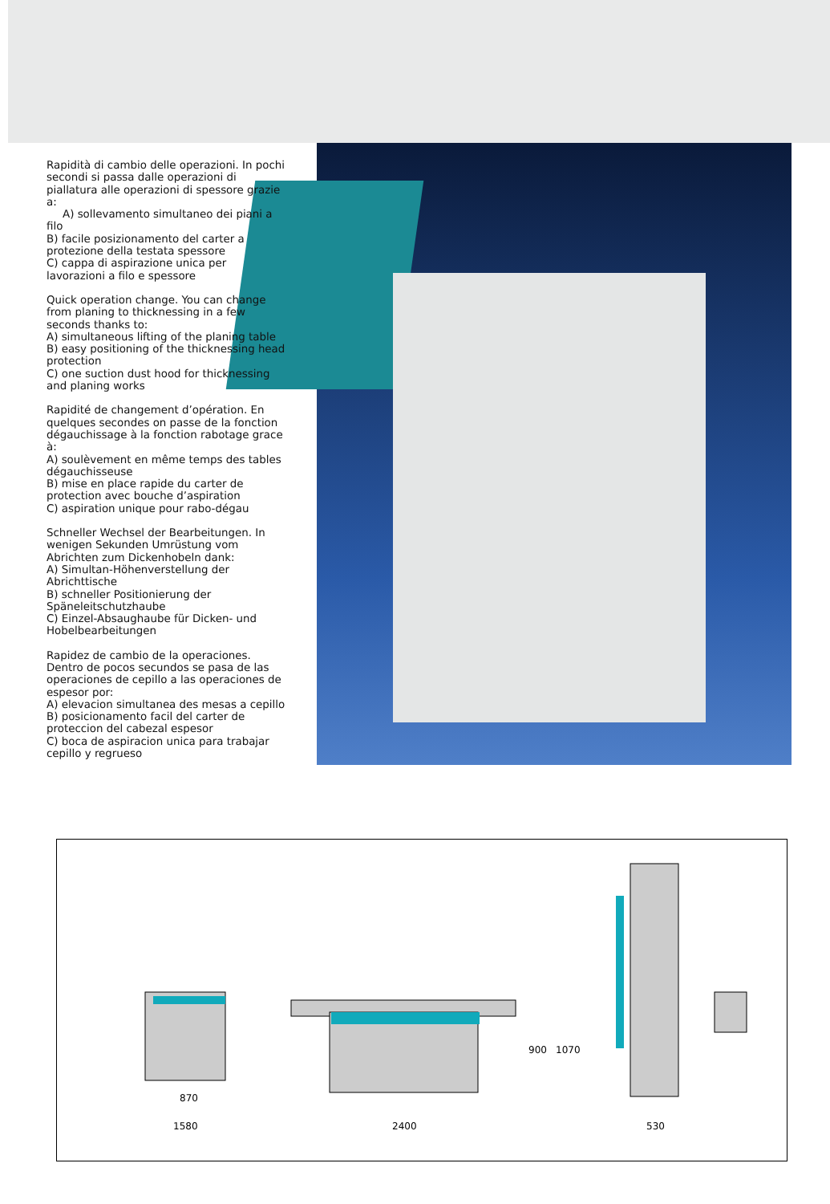Rapidità di cambio delle operazioni. In pochi secondi si passa dalle operazioni di piallatura alle operazioni di spessore grazie a:
A) sollevamento simultaneo dei piani a filo
B) facile posizionamento del carter a protezione della testata spessore
C) cappa di aspirazione unica per lavorazioni a filo e spessore
Quick operation change. You can change from planing to thicknessing in a few seconds thanks to:
A) simultaneous lifting of the planing table
B) easy positioning of the thicknessing head protection
C) one suction dust hood for thicknessing and planing works
Rapidité de changement d’opération. En quelques secondes on passe de la fonction dégauchissage à la fonction rabotage grace à:
A) soulèvement en même temps des tables dégauchisseuse
B) mise en place rapide du carter de protection avec bouche d’aspiration
C) aspiration unique pour rabo-dégau
Schneller Wechsel der Bearbeitungen. In wenigen Sekunden Umrüstung vom Abrichten zum Dickenhobeln dank:
A) Simultan-Höhenverstellung der Abrichttische
B) schneller Positionierung der Späneleitschutzhaube
C) Einzel-Absaughaube für Dicken- und Hobelbearbeitungen
Rapidez de cambio de la operaciones. Dentro de pocos secundos se pasa de las operaciones de cepillo a las operaciones de espesor por:
A) elevacion simultanea des mesas a cepillo
B) posicionamento facil del carter de proteccion del cabezal espesor
C) boca de aspiracion unica para trabajar cepillo y regrueso
870
1580 2400
900 1070
530